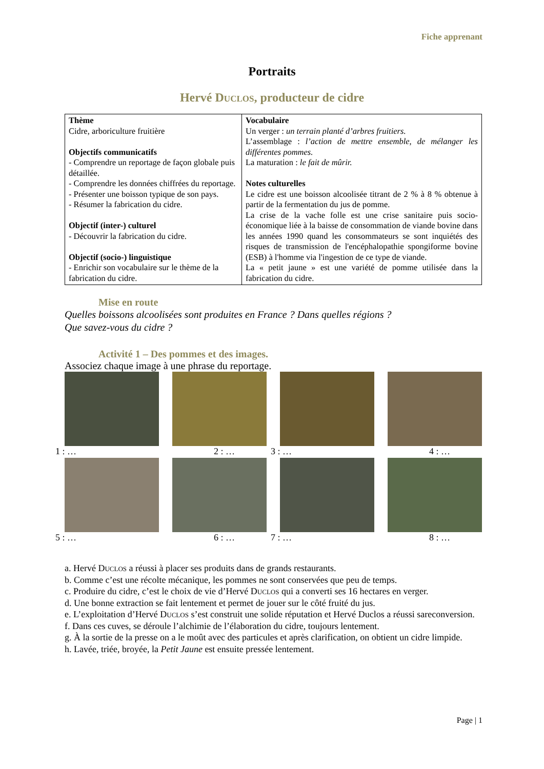Fiche apprenant
Portraits
Hervé Duclos, producteur de cidre
| Thème Cidre, arboriculture fruitière Objectifs communicatifs - Comprendre un reportage de façon globale puis détaillée. - Comprendre les données chiffrées du reportage. - Présenter une boisson typique de son pays. - Résumer la fabrication du cidre. Objectif (inter-) culturel - Découvrir la fabrication du cidre. Objectif (socio-) linguistique - Enrichir son vocabulaire sur le thème de la fabrication du cidre. | Vocabulaire Un verger : un terrain planté d’arbres fruitiers. L’assemblage : l’action de mettre ensemble, de mélanger les différentes pommes. La maturation : le fait de mûrir. Notes culturelles Le cidre est une boisson alcoolisée titrant de 2 % à 8 % obtenue à partir de la fermentation du jus de pomme. La crise de la vache folle est une crise sanitaire puis socio-économique liée à la baisse de consommation de viande bovine dans les années 1990 quand les consommateurs se sont inquiétés des risques de transmission de l'encéphalopathie spongiforme bovine (ESB) à l'homme via l'ingestion de ce type de viande. La « petit jaune » est une variété de pomme utilisée dans la fabrication du cidre. |
Mise en route
Quelles boissons alcoolisées sont produites en France ? Dans quelles régions ?
Que savez-vous du cidre ?
Activité 1 – Des pommes et des images.
Associez chaque image à une phrase du reportage.
1 : …
2 : …
3 : …
4 : …
5 : …
6 : …
7 : …
8 : …
a. Hervé Duclos a réussi à placer ses produits dans de grands restaurants.
b. Comme c’est une récolte mécanique, les pommes ne sont conservées que peu de temps.
c. Produire du cidre, c’est le choix de vie d’Hervé Duclos qui a converti ses 16 hectares en verger.
d. Une bonne extraction se fait lentement et permet de jouer sur le côté fruité du jus.
e. L’exploitation d’Hervé Duclos s’est construit une solide réputation et Hervé Duclos a réussi sareconversion.
f. Dans ces cuves, se déroule l’alchimie de l’élaboration du cidre, toujours lentement.
g. À la sortie de la presse on a le moût avec des particules et après clarification, on obtient un cidre limpide.
h. Lavée, triée, broyée, la Petit Jaune est ensuite pressée lentement.
Page | 1